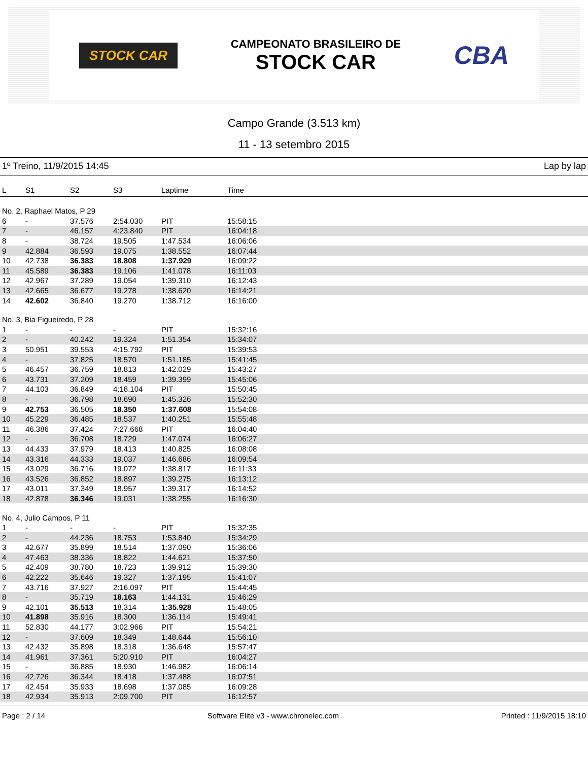STOCK CAR
CAMPEONATO BRASILEIRO DE
STOCK CAR
CBA
Campo Grande (3.513 km)
11 - 13 setembro 2015
1º Treino, 11/9/2015 14:45 Lap by lap
| L | S1 | S2 | S3 | Laptime | Time |
| --- | --- | --- | --- | --- | --- |
| No. 2, Raphael Matos, P 29 | | | | | |
| 6 | - | 37.576 | 2:54.030 | PIT | 15:58:15 |
| 7 | - | 46.157 | 4:23.840 | PIT | 16:04:18 |
| 8 | - | 38.724 | 19.505 | 1:47.534 | 16:06:06 |
| 9 | 42.884 | 36.593 | 19.075 | 1:38.552 | 16:07:44 |
| 10 | 42.738 | 36.383 | 18.808 | 1:37.929 | 16:09:22 |
| 11 | 45.589 | 36.383 | 19.106 | 1:41.078 | 16:11:03 |
| 12 | 42.967 | 37.289 | 19.054 | 1:39.310 | 16:12:43 |
| 13 | 42.665 | 36.677 | 19.278 | 1:38.620 | 16:14:21 |
| 14 | 42.602 | 36.840 | 19.270 | 1:38.712 | 16:16:00 |
| No. 3, Bia Figueiredo, P 28 | | | | | |
| 1 | - | - | - | PIT | 15:32:16 |
| 2 | - | 40.242 | 19.324 | 1:51.354 | 15:34:07 |
| 3 | 50.951 | 39.553 | 4:15.792 | PIT | 15:39:53 |
| 4 | - | 37.825 | 18.570 | 1:51.185 | 15:41:45 |
| 5 | 46.457 | 36.759 | 18.813 | 1:42.029 | 15:43:27 |
| 6 | 43.731 | 37.209 | 18.459 | 1:39.399 | 15:45:06 |
| 7 | 44.103 | 36.849 | 4:18.104 | PIT | 15:50:45 |
| 8 | - | 36.798 | 18.690 | 1:45.326 | 15:52:30 |
| 9 | 42.753 | 36.505 | 18.350 | 1:37.608 | 15:54:08 |
| 10 | 45.229 | 36.485 | 18.537 | 1:40.251 | 15:55:48 |
| 11 | 46.386 | 37.424 | 7:27.668 | PIT | 16:04:40 |
| 12 | - | 36.708 | 18.729 | 1:47.074 | 16:06:27 |
| 13 | 44.433 | 37.979 | 18.413 | 1:40.825 | 16:08:08 |
| 14 | 43.316 | 44.333 | 19.037 | 1:46.686 | 16:09:54 |
| 15 | 43.029 | 36.716 | 19.072 | 1:38.817 | 16:11:33 |
| 16 | 43.526 | 36.852 | 18.897 | 1:39.275 | 16:13:12 |
| 17 | 43.011 | 37.349 | 18.957 | 1:39.317 | 16:14:52 |
| 18 | 42.878 | 36.346 | 19.031 | 1:38.255 | 16:16:30 |
| No. 4, Julio Campos, P 11 | | | | | |
| 1 | - | - | - | PIT | 15:32:35 |
| 2 | - | 44.236 | 18.753 | 1:53.840 | 15:34:29 |
| 3 | 42.677 | 35.899 | 18.514 | 1:37.090 | 15:36:06 |
| 4 | 47.463 | 38.336 | 18.822 | 1:44.621 | 15:37:50 |
| 5 | 42.409 | 38.780 | 18.723 | 1:39.912 | 15:39:30 |
| 6 | 42.222 | 35.646 | 19.327 | 1:37.195 | 15:41:07 |
| 7 | 43.716 | 37.927 | 2:16.097 | PIT | 15:44:45 |
| 8 | - | 35.719 | 18.163 | 1:44.131 | 15:46:29 |
| 9 | 42.101 | 35.513 | 18.314 | 1:35.928 | 15:48:05 |
| 10 | 41.898 | 35.916 | 18.300 | 1:36.114 | 15:49:41 |
| 11 | 52.830 | 44.177 | 3:02.966 | PIT | 15:54:21 |
| 12 | - | 37.609 | 18.349 | 1:48.644 | 15:56:10 |
| 13 | 42.432 | 35.898 | 18.318 | 1:36.648 | 15:57:47 |
| 14 | 41.961 | 37.361 | 5:20.910 | PIT | 16:04:27 |
| 15 | - | 36.885 | 18.930 | 1:46.982 | 16:06:14 |
| 16 | 42.726 | 36.344 | 18.418 | 1:37.488 | 16:07:51 |
| 17 | 42.454 | 35.933 | 18.698 | 1:37.085 | 16:09:28 |
| 18 | 42.934 | 35.913 | 2:09.700 | PIT | 16:12:57 |
Page : 2 / 14 Software Elite v3 - www.chronelec.com Printed : 11/9/2015 18:10